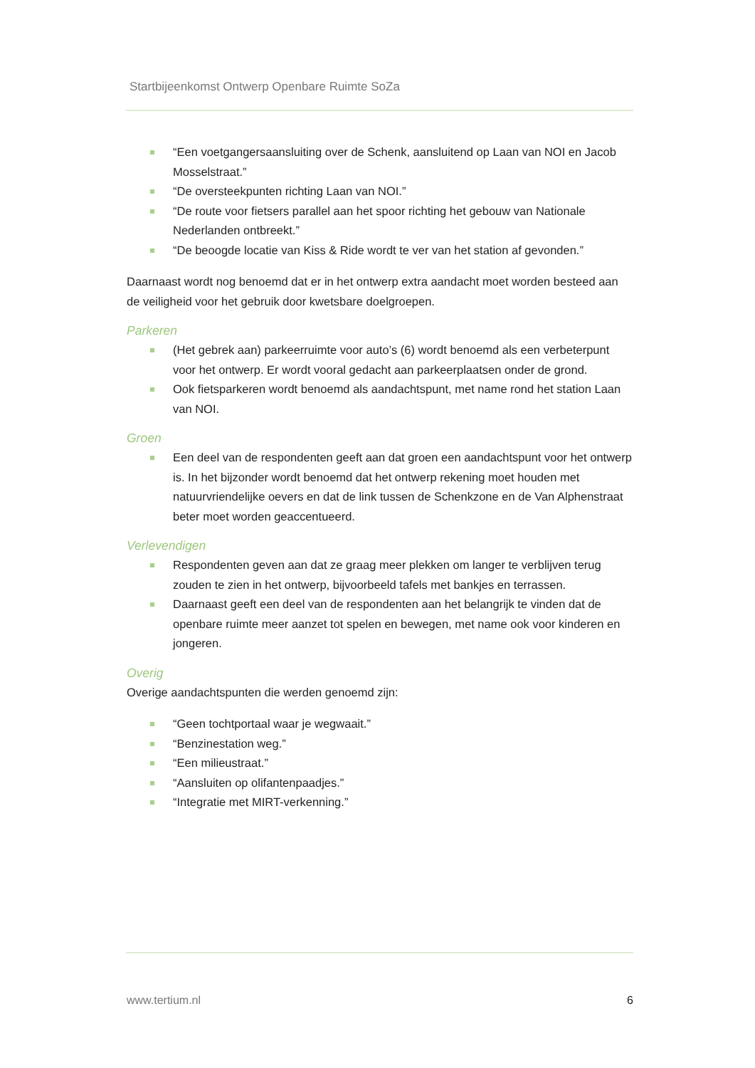Startbijeenkomst Ontwerp Openbare Ruimte SoZa
“Een voetgangersaansluiting over de Schenk, aansluitend op Laan van NOI en Jacob Mosselstraat.”
“De oversteekpunten richting Laan van NOI.”
“De route voor fietsers parallel aan het spoor richting het gebouw van Nationale Nederlanden ontbreekt.”
“De beoogde locatie van Kiss & Ride wordt te ver van het station af gevonden.”
Daarnaast wordt nog benoemd dat er in het ontwerp extra aandacht moet worden besteed aan de veiligheid voor het gebruik door kwetsbare doelgroepen.
Parkeren
(Het gebrek aan) parkeerruimte voor auto’s (6) wordt benoemd als een verbeterpunt voor het ontwerp. Er wordt vooral gedacht aan parkeerplaatsen onder de grond.
Ook fietsparkeren wordt benoemd als aandachtspunt, met name rond het station Laan van NOI.
Groen
Een deel van de respondenten geeft aan dat groen een aandachtspunt voor het ontwerp is. In het bijzonder wordt benoemd dat het ontwerp rekening moet houden met natuurvriendelijke oevers en dat de link tussen de Schenkzone en de Van Alphenstraat beter moet worden geaccentueerd.
Verlevendigen
Respondenten geven aan dat ze graag meer plekken om langer te verblijven terug zouden te zien in het ontwerp, bijvoorbeeld tafels met bankjes en terrassen.
Daarnaast geeft een deel van de respondenten aan het belangrijk te vinden dat de openbare ruimte meer aanzet tot spelen en bewegen, met name ook voor kinderen en jongeren.
Overig
Overige aandachtspunten die werden genoemd zijn:
“Geen tochtportaal waar je wegwaait.”
“Benzinestation weg.”
“Een milieustraat.”
“Aansluiten op olifantenpaadjes.”
“Integratie met MIRT-verkenning.”
www.tertium.nl 6